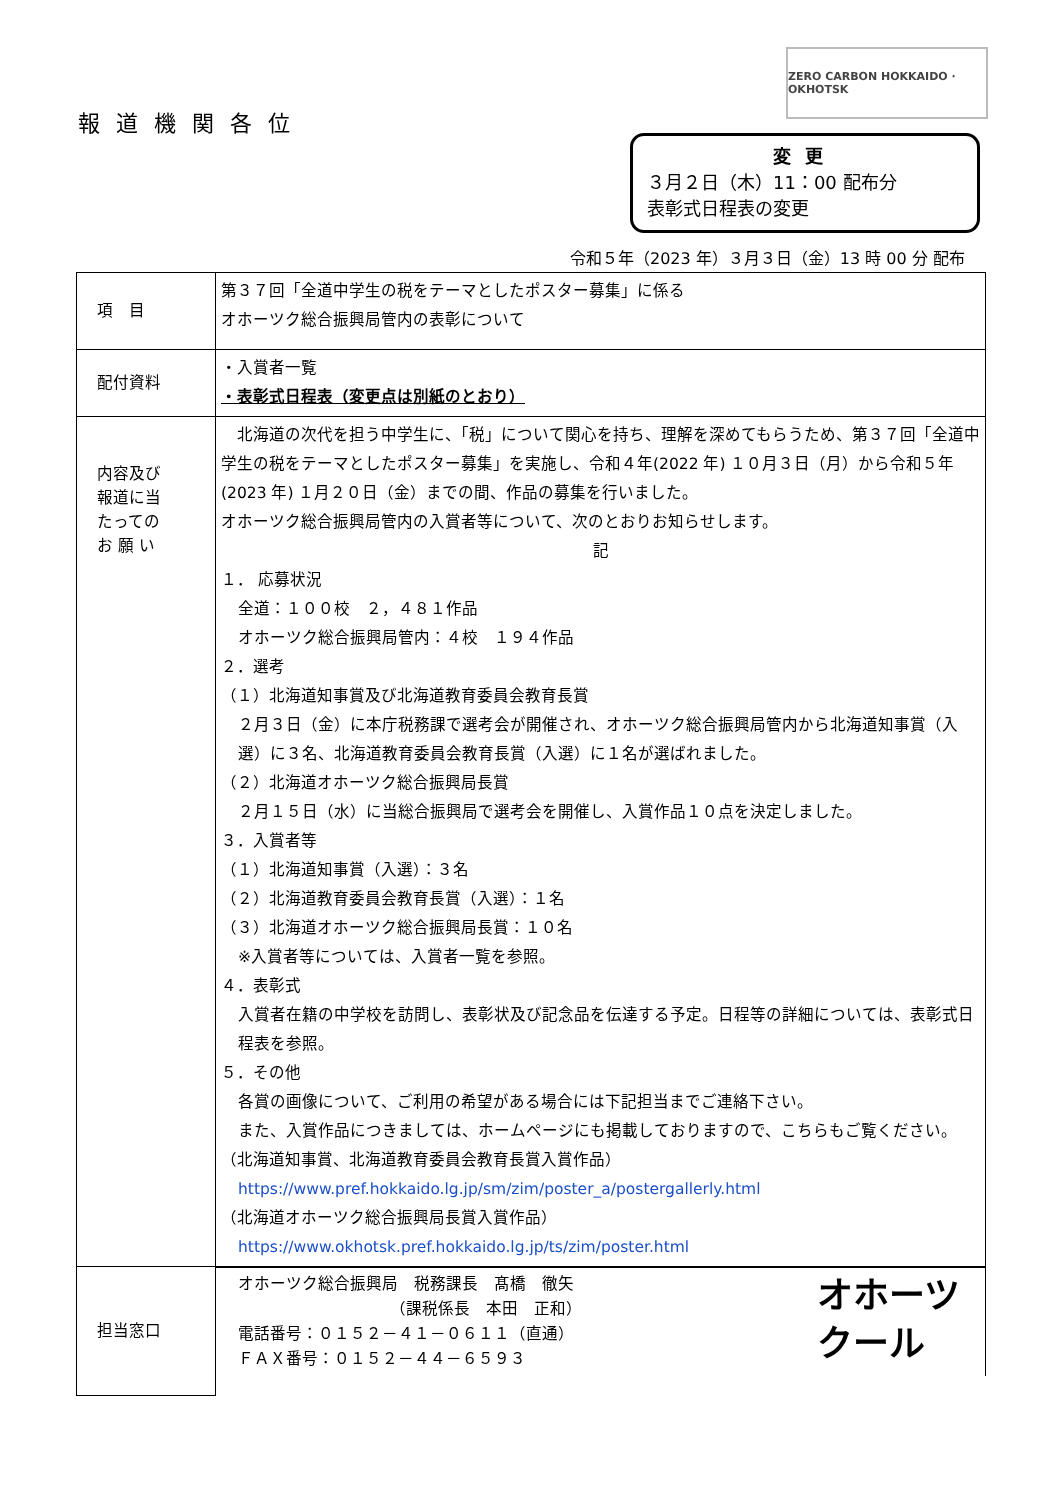ZERO CARBON HOKKAIDO · OKHOTSK
報道機関各位
変更
３月２日（木）11：00 配布分
表彰式日程表の変更
令和５年（2023 年）３月３日（金）13 時 00 分 配布
| 項 目 | 第３７回「全道中学生の税をテーマとしたポスター募集」に係る オホーツク総合振興局管内の表彰について |
| 配付資料 | ・入賞者一覧 ・表彰式日程表（変更点は別紙のとおり） |
| 内容及び 報道に当 たっての お 願 い | 北海道の次代を担う中学生に、「税」について関心を持ち、理解を深めてもらうため、第３７回「全道中学生の税をテーマとしたポスター募集」を実施し、令和４年(2022 年) １０月３日（月）から令和５年(2023 年) １月２０日（金）までの間、作品の募集を行いました。 オホーツク総合振興局管内の入賞者等について、次のとおりお知らせします。 記 １． 応募状況 全道：１００校 ２，４８１作品 オホーツク総合振興局管内：４校 １９４作品 ２．選考 （１）北海道知事賞及び北海道教育委員会教育長賞 ２月３日（金）に本庁税務課で選考会が開催され、オホーツク総合振興局管内から北海道知事賞（入選）に３名、北海道教育委員会教育長賞（入選）に１名が選ばれました。 （２）北海道オホーツク総合振興局長賞 ２月１５日（水）に当総合振興局で選考会を開催し、入賞作品１０点を決定しました。 ３．入賞者等 （１）北海道知事賞（入選）：３名 （２）北海道教育委員会教育長賞（入選）：１名 （３）北海道オホーツク総合振興局長賞：１０名 ※入賞者等については、入賞者一覧を参照。 ４．表彰式 入賞者在籍の中学校を訪問し、表彰状及び記念品を伝達する予定。日程等の詳細については、表彰式日程表を参照。 ５．その他 各賞の画像について、ご利用の希望がある場合には下記担当までご連絡下さい。 また、入賞作品につきましては、ホームページにも掲載しておりますので、こちらもご覧ください。 （北海道知事賞、北海道教育委員会教育長賞入賞作品） https://www.pref.hokkaido.lg.jp/sm/zim/poster_a/postergallerly.html （北海道オホーツク総合振興局長賞入賞作品） https://www.okhotsk.pref.hokkaido.lg.jp/ts/zim/poster.html |
| 担当窓口 | オホーツク総合振興局 税務課長 髙橋 徹矢 （課税係長 本田 正和） 電話番号：０１５２－４１－０６１１（直通） ＦＡＸ番号：０１５２－４４－６５９３ オホーツ クール |